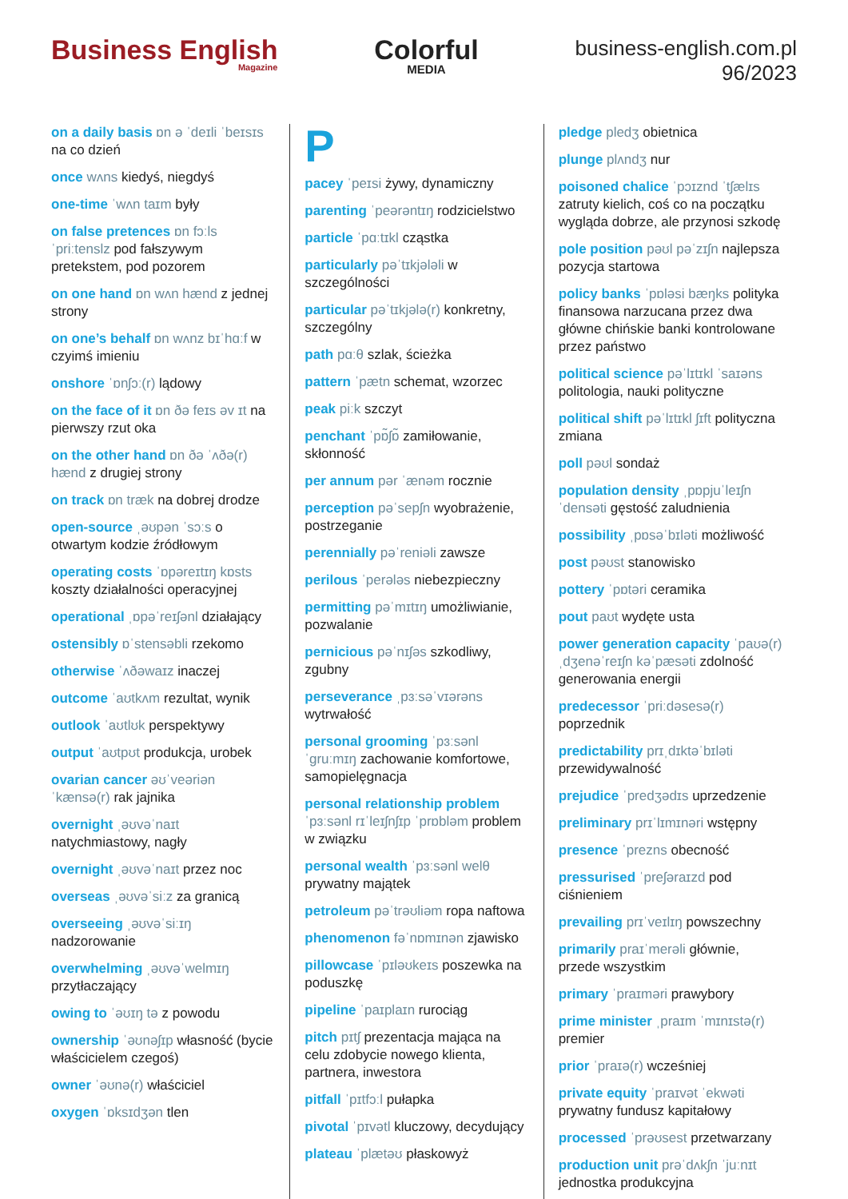Business English
Magazine
Colorful
MEDIA
business-english.com.pl
96/2023
on a daily basis ɒn ə ˈdeɪli ˈbeɪsɪs na co dzień
once wʌns kiedyś, niegdyś
one-time ˈwʌn taɪm były
on false pretences ɒn fɔːls ˈpriːtenslz pod fałszywym pretekstem, pod pozorem
on one hand ɒn wʌn hænd z jednej strony
on one’s behalf ɒn wʌnz bɪˈhɑːf w czyimś imieniu
onshore ˈɒnʃɔː(r) lądowy
on the face of it ɒn ðə feɪs əv ɪt na pierwszy rzut oka
on the other hand ɒn ðə ˈʌðə(r) hænd z drugiej strony
on track ɒn træk na dobrej drodze
open-source ˌəʊpən ˈsɔːs o otwartym kodzie źródłowym
operating costs ˈɒpəreɪtɪŋ kɒsts koszty działalności operacyjnej
operational ˌɒpəˈreɪʃənl działający
ostensibly ɒˈstensəbli rzekomo
otherwise ˈʌðəwaɪz inaczej
outcome ˈaʊtkʌm rezultat, wynik
outlook ˈaʊtlʊk perspektywy
output ˈaʊtpʊt produkcja, urobek
ovarian cancer əʊˈveəriən ˈkænsə(r) rak jajnika
overnight ˌəʊvəˈnaɪt natychmiastowy, nagły
overnight ˌəʊvəˈnaɪt przez noc
overseas ˌəʊvəˈsiːz za granicą
overseeing ˌəʊvəˈsiːɪŋ nadzorowanie
overwhelming ˌəʊvəˈwelmɪŋ przytłaczający
owing to ˈəʊɪŋ tə z powodu
ownership ˈəʊnəʃɪp własność (bycie właścicielem czegoś)
owner ˈəʊnə(r) właściciel
oxygen ˈɒksɪdʒən tlen
P
pacey ˈpeɪsi żywy, dynamiczny
parenting ˈpeərəntɪŋ rodzicielstwo
particle ˈpɑːtɪkl cząstka
particularly pəˈtɪkjələli w szczególności
particular pəˈtɪkjələ(r) konkretny, szczególny
path pɑːθ szlak, ścieżka
pattern ˈpætn schemat, wzorzec
peak piːk szczyt
penchant ˈpɒ̃ʃɒ̃ zamiłowanie, skłonność
per annum pər ˈænəm rocznie
perception pəˈsepʃn wyobrażenie, postrzeganie
perennially pəˈreniəli zawsze
perilous ˈperələs niebezpieczny
permitting pəˈmɪtɪŋ umożliwianie, pozwalanie
pernicious pəˈnɪʃəs szkodliwy, zgubny
perseverance ˌpɜːsəˈvɪərəns wytrwałość
personal grooming ˈpɜːsənl ˈɡruːmɪŋ zachowanie komfortowe, samopielęgnacja
personal relationship problem ˈpɜːsənl rɪˈleɪʃnʃɪp ˈprɒbləm problem w związku
personal wealth ˈpɜːsənl welθ prywatny majątek
petroleum pəˈtrəʊliəm ropa naftowa
phenomenon fəˈnɒmɪnən zjawisko
pillowcase ˈpɪləʊkeɪs poszewka na poduszkę
pipeline ˈpaɪplaɪn rurociąg
pitch pɪtʃ prezentacja mająca na celu zdobycie nowego klienta, partnera, inwestora
pitfall ˈpɪtfɔːl pułapka
pivotal ˈpɪvətl kluczowy, decydujący
plateau ˈplætəʊ płaskowyż
pledge pledʒ obietnica
plunge plʌndʒ nur
poisoned chalice ˈpɔɪznd ˈtʃælɪs zatruty kielich, coś co na początku wygląda dobrze, ale przynosi szkodę
pole position pəʊl pəˈzɪʃn najlepsza pozycja startowa
policy banks ˈpɒləsi bæŋks polityka finansowa narzucana przez dwa główne chińskie banki kontrolowane przez państwo
political science pəˈlɪtɪkl ˈsaɪəns politologia, nauki polityczne
political shift pəˈlɪtɪkl ʃɪft polityczna zmiana
poll pəʊl sondaż
population density ˌpɒpjuˈleɪʃn ˈdensəti gęstość zaludnienia
possibility ˌpɒsəˈbɪləti możliwość
post pəʊst stanowisko
pottery ˈpɒtəri ceramika
pout paʊt wydęte usta
power generation capacity ˈpaʊə(r) ˌdʒenəˈreɪʃn kəˈpæsəti zdolność generowania energii
predecessor ˈpriːdəsesə(r) poprzednik
predictability prɪˌdɪktəˈbɪləti przewidywalność
prejudice ˈpredʒədɪs uprzedzenie
preliminary prɪˈlɪmɪnəri wstępny
presence ˈprezns obecność
pressurised ˈpreʃəraɪzd pod ciśnieniem
prevailing prɪˈveɪlɪŋ powszechny
primarily praɪˈmerəli głównie, przede wszystkim
primary ˈpraɪməri prawybory
prime minister ˌpraɪm ˈmɪnɪstə(r) premier
prior ˈpraɪə(r) wcześniej
private equity ˈpraɪvət ˈekwəti prywatny fundusz kapitałowy
processed ˈprəʊsest przetwarzany
production unit prəˈdʌkʃn ˈjuːnɪt jednostka produkcyjna